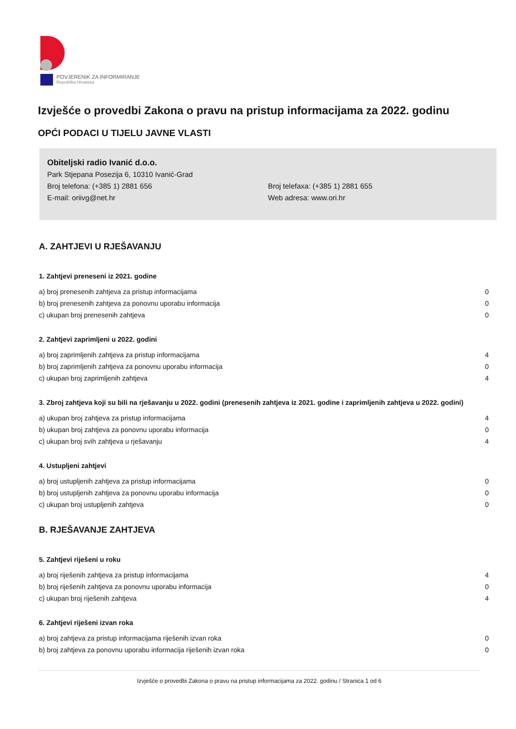POVJERENIK ZA INFORMIRANJE
Republika Hrvatska
Izvješće o provedbi Zakona o pravu na pristup informacijama za 2022. godinu
OPĆI PODACI U TIJELU JAVNE VLASTI
Obiteljski radio Ivanić d.o.o.
Park Stjepana Posezija 6, 10310 Ivanić-Grad
Broj telefona: (+385 1) 2881 656 Broj telefaxa: (+385 1) 2881 655
E-mail: oriivg@net.hr Web adresa: www.ori.hr
A. ZAHTJEVI U RJEŠAVANJU
1. Zahtjevi preneseni iz 2021. godine
| a) broj prenesenih zahtjeva za pristup informacijama | 0 |
| b) broj prenesenih zahtjeva za ponovnu uporabu informacija | 0 |
| c) ukupan broj prenesenih zahtjeva | 0 |
2. Zahtjevi zaprimljeni u 2022. godini
| a) broj zaprimljenih zahtjeva za pristup informacijama | 4 |
| b) broj zaprimljenih zahtjeva za ponovnu uporabu informacija | 0 |
| c) ukupan broj zaprimljenih zahtjeva | 4 |
3. Zbroj zahtjeva koji su bili na rješavanju u 2022. godini (prenesenih zahtjeva iz 2021. godine i zaprimljenih zahtjeva u 2022. godini)
| a) ukupan broj zahtjeva za pristup informacijama | 4 |
| b) ukupan broj zahtjeva za ponovnu uporabu informacija | 0 |
| c) ukupan broj svih zahtjeva u rješavanju | 4 |
4. Ustupljeni zahtjevi
| a) broj ustupljenih zahtjeva za pristup informacijama | 0 |
| b) broj ustupljenih zahtjeva za ponovnu uporabu informacija | 0 |
| c) ukupan broj ustupljenih zahtjeva | 0 |
B. RJEŠAVANJE ZAHTJEVA
5. Zahtjevi riješeni u roku
| a) broj riješenih zahtjeva za pristup informacijama | 4 |
| b) broj riješenih zahtjeva za ponovnu uporabu informacija | 0 |
| c) ukupan broj riješenih zahtjeva | 4 |
6. Zahtjevi riješeni izvan roka
| a) broj zahtjeva za pristup informacijama riješenih izvan roka | 0 |
| b) broj zahtjeva za ponovnu uporabu informacija riješenih izvan roka | 0 |
Izvješće o provedbi Zakona o pravu na pristup informacijama za 2022. godinu / Stranica 1 od 6